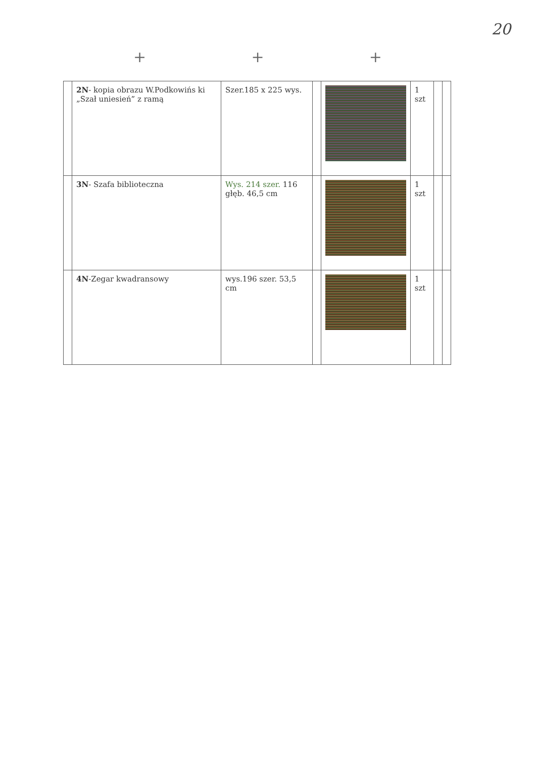20
+ + +
| | 2N - kopia obrazu W.Podkowińs ki „Szał uniesień” z ramą | Szer.185 x 225 wys. | | | 1 szt | | |
| | 3N - Szafa biblioteczna | Wys. 214 szer. 116 głęb. 46,5 cm | | | 1 szt | | |
| | 4N -Zegar kwadransowy | wys.196 szer. 53,5 cm | | | 1 szt | | |